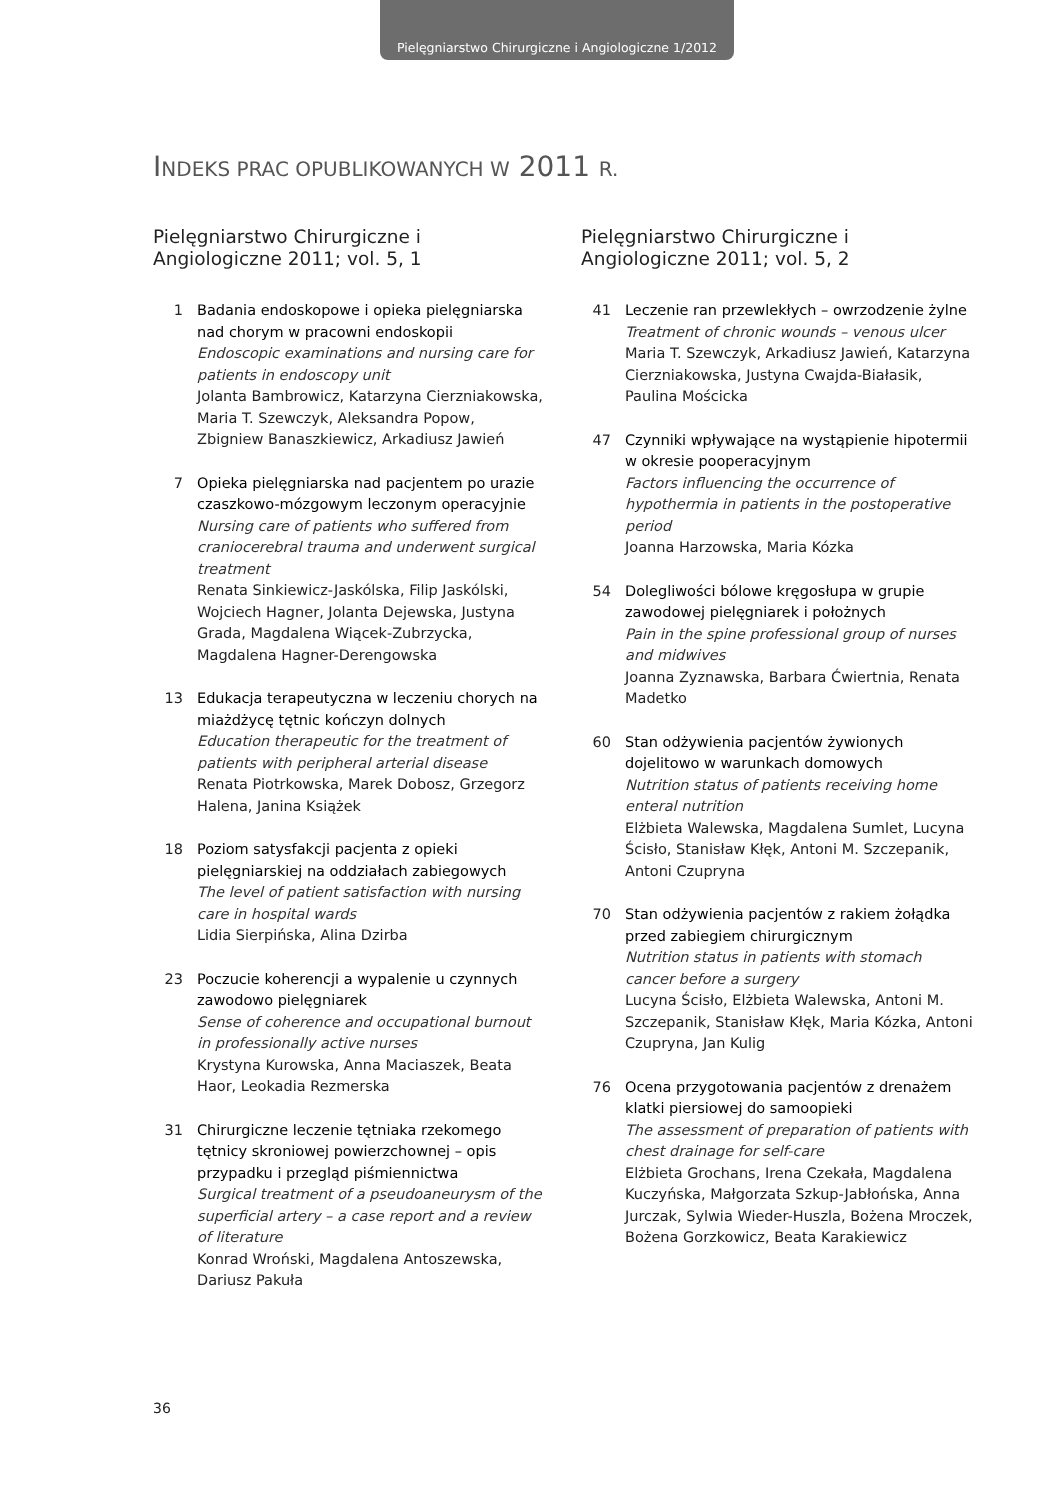Pielęgniarstwo Chirurgiczne i Angiologiczne 1/2012
INDEKS PRAC OPUBLIKOWANYCH W 2011 R.
Pielęgniarstwo Chirurgiczne i Angiologiczne 2011; vol. 5, 1
1 Badania endoskopowe i opieka pielęgniarska nad chorym w pracowni endoskopii
Endoscopic examinations and nursing care for patients in endoscopy unit
Jolanta Bambrowicz, Katarzyna Cierzniakowska, Maria T. Szewczyk, Aleksandra Popow, Zbigniew Banaszkiewicz, Arkadiusz Jawień
7 Opieka pielęgniarska nad pacjentem po urazie czaszkowo-mózgowym leczonym operacyjnie
Nursing care of patients who suffered from craniocerebral trauma and underwent surgical treatment
Renata Sinkiewicz-Jaskólska, Filip Jaskólski, Wojciech Hagner, Jolanta Dejewska, Justyna Grada, Magdalena Wiącek-Zubrzycka, Magdalena Hagner-Derengowska
13 Edukacja terapeutyczna w leczeniu chorych na miażdżycę tętnic kończyn dolnych
Education therapeutic for the treatment of patients with peripheral arterial disease
Renata Piotrkowska, Marek Dobosz, Grzegorz Halena, Janina Książek
18 Poziom satysfakcji pacjenta z opieki pielęgniarskiej na oddziałach zabiegowych
The level of patient satisfaction with nursing care in hospital wards
Lidia Sierpińska, Alina Dzirba
23 Poczucie koherencji a wypalenie u czynnych zawodowo pielęgniarek
Sense of coherence and occupational burnout in professionally active nurses
Krystyna Kurowska, Anna Maciaszek, Beata Haor, Leokadia Rezmerska
31 Chirurgiczne leczenie tętniaka rzekomego tętnicy skroniowej powierzchownej – opis przypadku i przegląd piśmiennictwa
Surgical treatment of a pseudoaneurysm of the superficial artery – a case report and a review of literature
Konrad Wroński, Magdalena Antoszewska, Dariusz Pakuła
Pielęgniarstwo Chirurgiczne i Angiologiczne 2011; vol. 5, 2
41 Leczenie ran przewlekłych – owrzodzenie żylne
Treatment of chronic wounds – venous ulcer
Maria T. Szewczyk, Arkadiusz Jawień, Katarzyna Cierzniakowska, Justyna Cwajda-Białasik, Paulina Mościcka
47 Czynniki wpływające na wystąpienie hipotermii w okresie pooperacyjnym
Factors influencing the occurrence of hypothermia in patients in the postoperative period
Joanna Harzowska, Maria Kózka
54 Dolegliwości bólowe kręgosłupa w grupie zawodowej pielęgniarek i położnych
Pain in the spine professional group of nurses and midwives
Joanna Zyznawska, Barbara Ćwiertnia, Renata Madetko
60 Stan odżywienia pacjentów żywionych dojelitowo w warunkach domowych
Nutrition status of patients receiving home enteral nutrition
Elżbieta Walewska, Magdalena Sumlet, Lucyna Ścisło, Stanisław Kłęk, Antoni M. Szczepanik, Antoni Czupryna
70 Stan odżywienia pacjentów z rakiem żołądka przed zabiegiem chirurgicznym
Nutrition status in patients with stomach cancer before a surgery
Lucyna Ścisło, Elżbieta Walewska, Antoni M. Szczepanik, Stanisław Kłęk, Maria Kózka, Antoni Czupryna, Jan Kulig
76 Ocena przygotowania pacjentów z drenażem klatki piersiowej do samoopieki
The assessment of preparation of patients with chest drainage for self-care
Elżbieta Grochans, Irena Czekała, Magdalena Kuczyńska, Małgorzata Szkup-Jabłońska, Anna Jurczak, Sylwia Wieder-Huszla, Bożena Mroczek, Bożena Gorzkowicz, Beata Karakiewicz
36